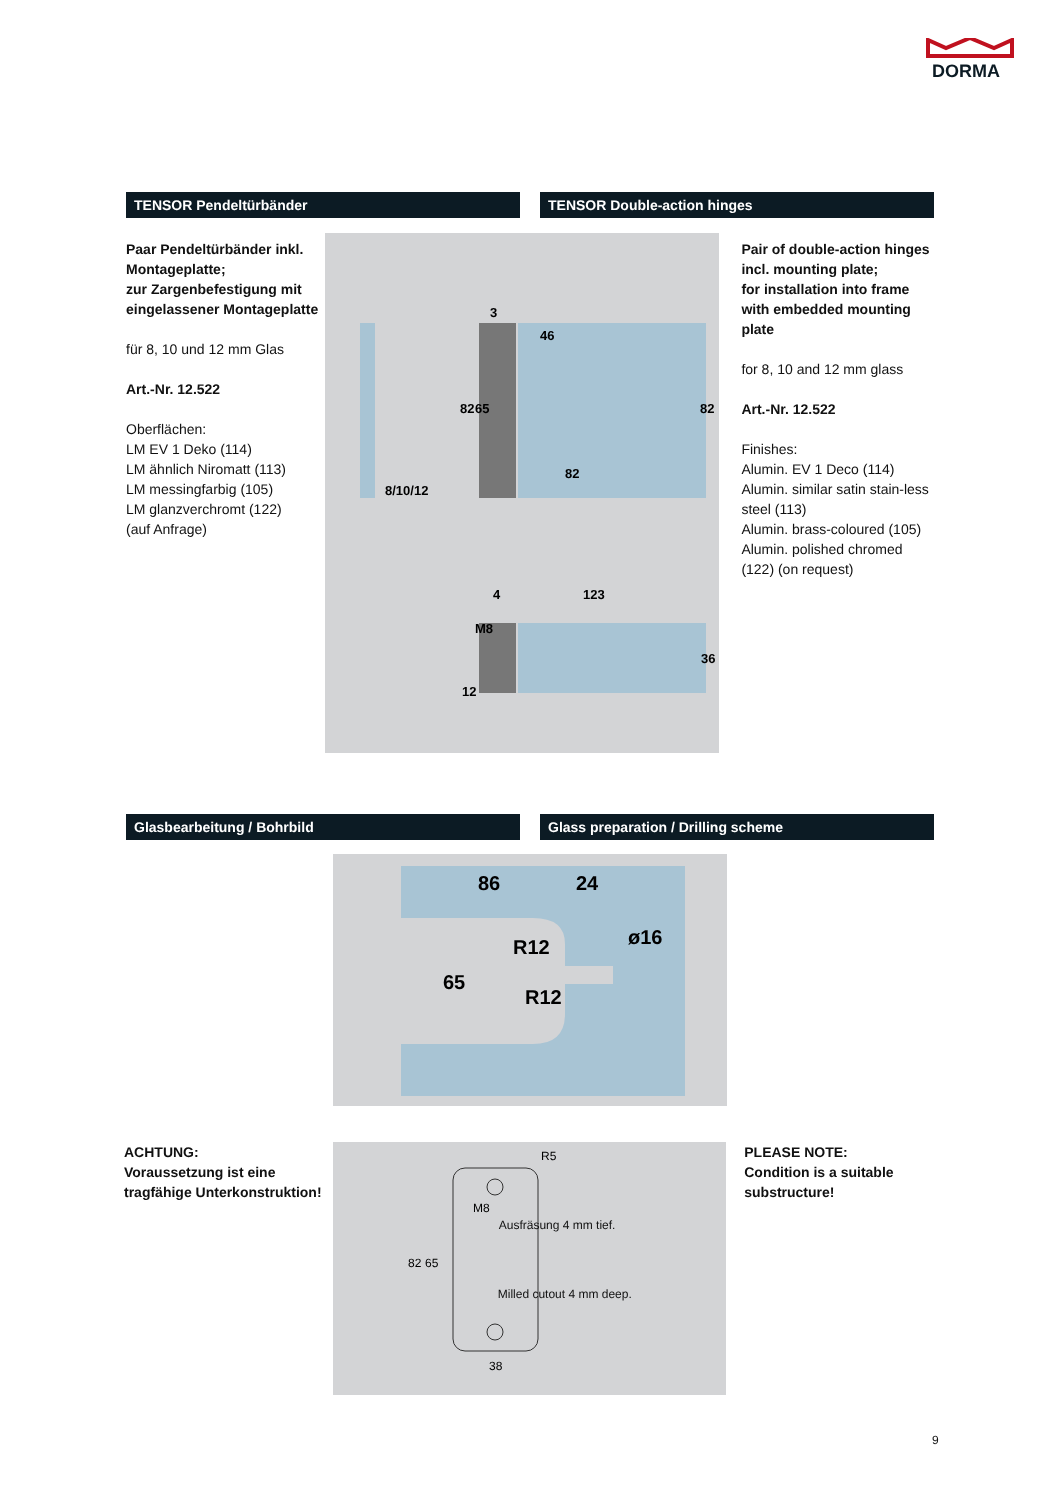DORMA
TENSOR Pendeltürbänder TENSOR Double-action hinges
Paar Pendeltürbänder inkl. Montageplatte;
zur Zargenbefestigung mit eingelassener Montageplatte
für 8, 10 und 12 mm Glas
Art.-Nr. 12.522
Oberflächen:
LM EV 1 Deko (114)
LM ähnlich Niromatt (113)
LM messingfarbig (105)
LM glanzverchromt (122)
(auf Anfrage)
3
46
82
8/10/12
4
123
12
82
65
82
36
M8
Pair of double-action hinges incl. mounting plate;
for installation into frame with embedded mounting plate
for 8, 10 and 12 mm glass
Art.-Nr. 12.522
Finishes:
Alumin. EV 1 Deco (114)
Alumin. similar satin stain-less steel (113)
Alumin. brass-coloured (105)
Alumin. polished chromed (122) (on request)
Glasbearbeitung / Bohrbild Glass preparation / Drilling scheme
86
24
65
R12
R12
ø16
ACHTUNG:
Voraussetzung ist eine tragfähige Unterkonstruktion!
R5
M8
82
65
38
Ausfräsung 4 mm tief.
Milled cutout 4 mm deep.
PLEASE NOTE:
Condition is a suitable substructure!
9